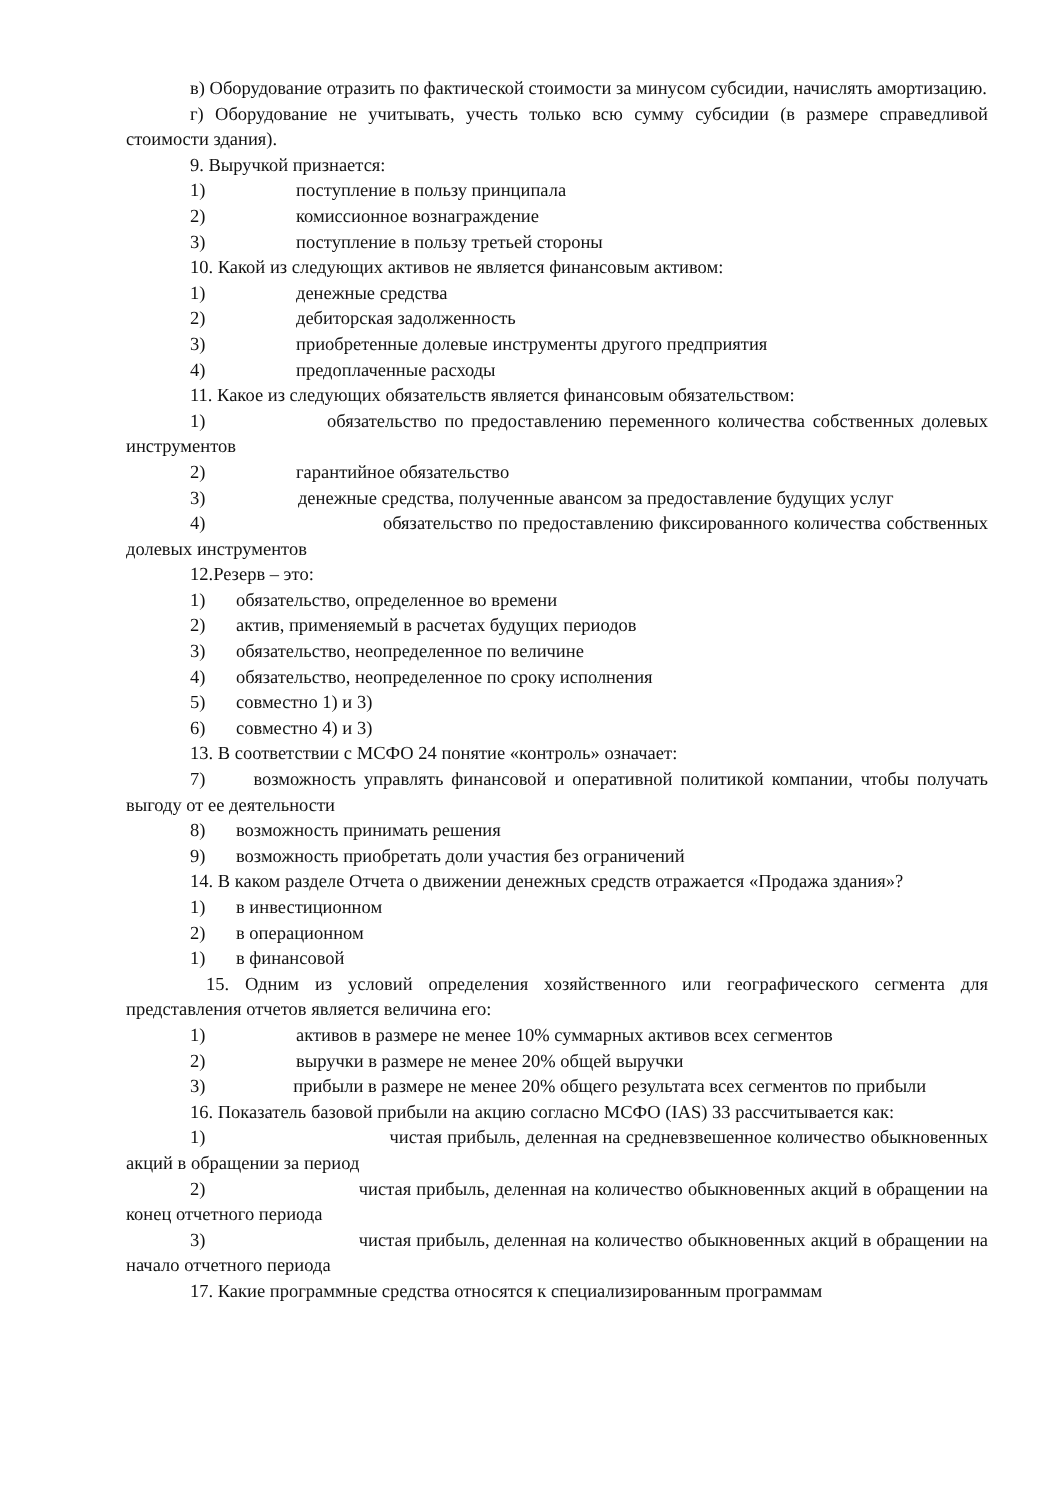в) Оборудование отразить по фактической стоимости за минусом субсидии, начислять амортизацию.
г) Оборудование не учитывать, учесть только всю сумму субсидии (в размере справедливой стоимости здания).
9. Выручкой признается:
1) поступление в пользу принципала
2) комиссионное вознаграждение
3) поступление в пользу третьей стороны
10. Какой из следующих активов не является финансовым активом:
1) денежные средства
2) дебиторская задолженность
3) приобретенные долевые инструменты другого предприятия
4) предоплаченные расходы
11. Какое из следующих обязательств является финансовым обязательством:
1) обязательство по предоставлению переменного количества собственных долевых инструментов
2) гарантийное обязательство
3) денежные средства, полученные авансом за предоставление будущих услуг
4) обязательство по предоставлению фиксированного количества собственных долевых инструментов
12.Резерв – это:
1) обязательство, определенное во времени
2) актив, применяемый в расчетах будущих периодов
3) обязательство, неопределенное по величине
4) обязательство, неопределенное по сроку исполнения
5) совместно 1) и 3)
6) совместно 4) и 3)
13. В соответствии с МСФО 24 понятие «контроль» означает:
7) возможность управлять финансовой и оперативной политикой компании, чтобы получать выгоду от ее деятельности
8) возможность принимать решения
9) возможность приобретать доли участия без ограничений
14. В каком разделе Отчета о движении денежных средств отражается «Продажа здания»?
1) в инвестиционном
2) в операционном
1) в финансовой
15. Одним из условий определения хозяйственного или географического сегмента для представления отчетов является величина его:
1) активов в размере не менее 10% суммарных активов всех сегментов
2) выручки в размере не менее 20% общей выручки
3) прибыли в размере не менее 20% общего результата всех сегментов по прибыли
16. Показатель базовой прибыли на акцию согласно МСФО (IAS) 33 рассчитывается как:
1) чистая прибыль, деленная на средневзвешенное количество обыкновенных акций в обращении за период
2) чистая прибыль, деленная на количество обыкновенных акций в обращении на конец отчетного периода
3) чистая прибыль, деленная на количество обыкновенных акций в обращении на начало отчетного периода
17. Какие программные средства относятся к специализированным программам